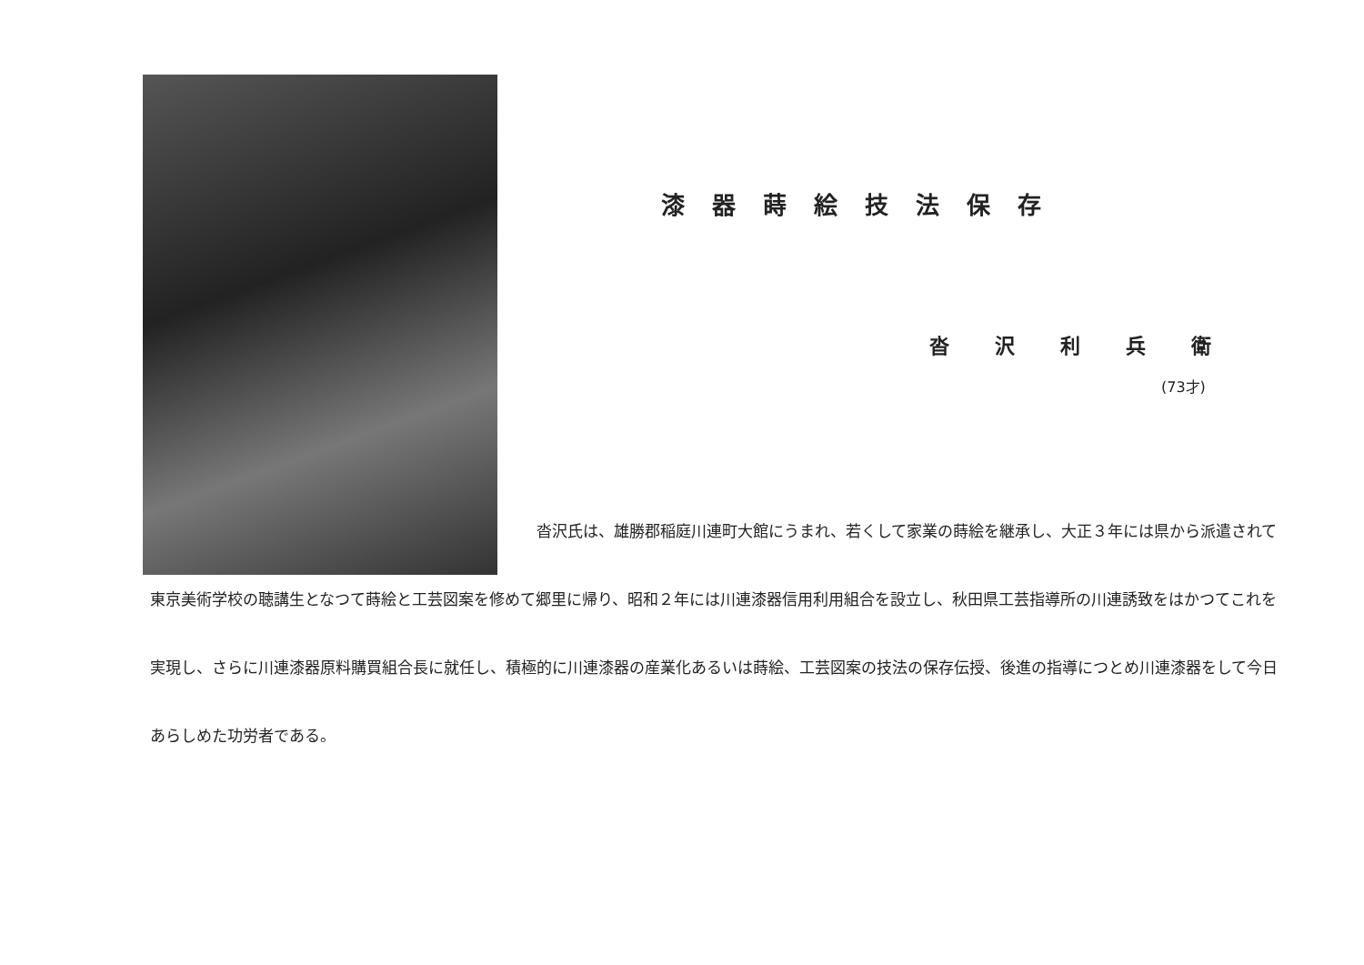漆器蒔絵技法保存
沓沢利兵衛
(73才)
沓沢氏は、雄勝郡稲庭川連町大館にうまれ、若くして家業の蒔絵を継承し、大正３年には県から派遣されて東京美術学校の聴講生となつて蒔絵と工芸図案を修めて郷里に帰り、昭和２年には川連漆器信用利用組合を設立し、秋田県工芸指導所の川連誘致をはかつてこれを実現し、さらに川連漆器原料購買組合長に就任し、積極的に川連漆器の産業化あるいは蒔絵、工芸図案の技法の保存伝授、後進の指導につとめ川連漆器をして今日あらしめた功労者である。